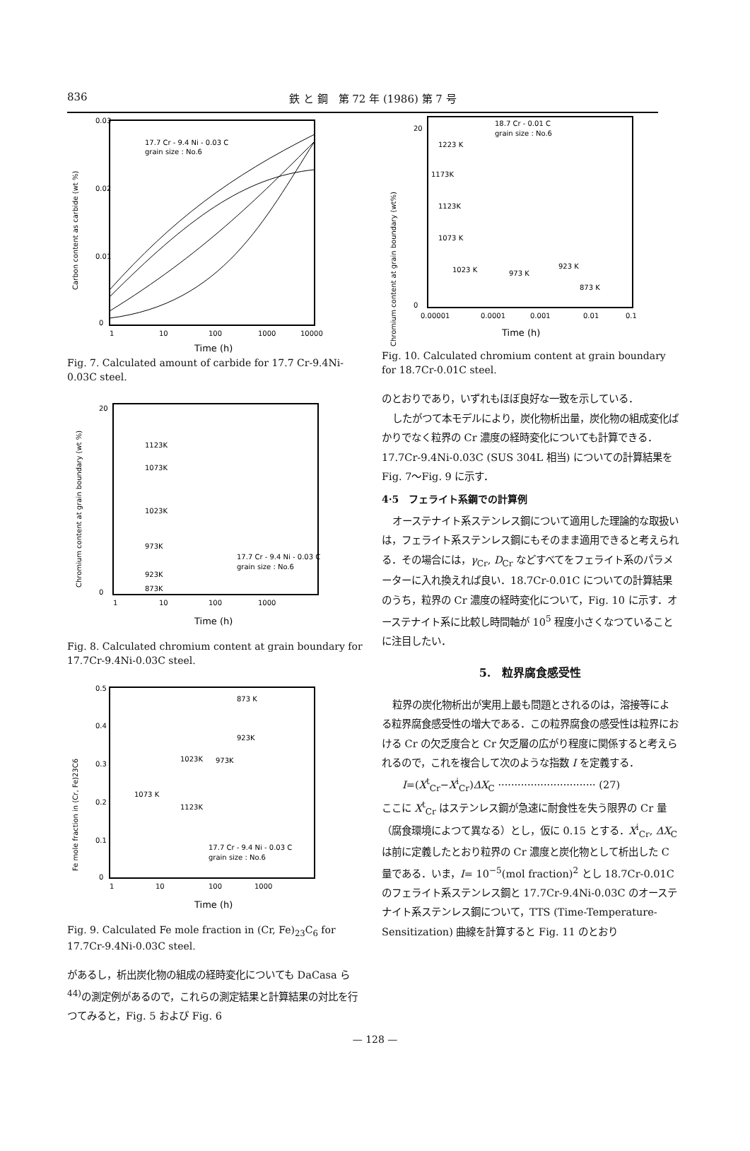836 鉄 と 鋼　第 72 年 (1986) 第 7 号
Carbon content as carbide (wt %)
0.03
0.02
0.01
0
1
10
100
1000
10000
17.7 Cr - 9.4 Ni - 0.03 C
grain size : No.6
Time (h)
Fig. 7. Calculated amount of carbide for 17.7 Cr-9.4Ni-0.03C steel.
Chromium content at grain boundary (wt %)
20
0
1123K
1073K
1023K
973K
923K
873K
17.7 Cr - 9.4 Ni - 0.03 C
grain size : No.6
1
10
100
1000
Time (h)
Fig. 8. Calculated chromium content at grain boundary for 17.7Cr-9.4Ni-0.03C steel.
Fe mole fraction in (Cr, Fe)23C6
0.5
0.4
0.3
0.2
0.1
0
873 K
923K
973K
1023K
1073 K
1123K
17.7 Cr - 9.4 Ni - 0.03 C
grain size : No.6
1
10
100
1000
Time (h)
Fig. 9. Calculated Fe mole fraction in (Cr, Fe)<sub>23</sub>C<sub>6</sub> for 17.7Cr-9.4Ni-0.03C steel.
があるし，析出炭化物の組成の経時変化についても DaCasa ら<sup>44)</sup>の測定例があるので，これらの測定結果と計算結果の対比を行つてみると，Fig. 5 および Fig. 6
Chromium content at grain boundary (wt%)
20
0
18.7 Cr - 0.01 C
grain size : No.6
1223 K
1173K
1123K
1073 K
1023 K
973 K
923 K
873 K
0.00001
0.0001
0.001
0.01
0.1
Time (h)
Fig. 10. Calculated chromium content at grain boundary for 18.7Cr-0.01C steel.
のとおりであり，いずれもほぼ良好な一致を示している．
したがつて本モデルにより，炭化物析出量，炭化物の組成変化ばかりでなく粒界の Cr 濃度の経時変化についても計算できる．17.7Cr-9.4Ni-0.03C (SUS 304L 相当) についての計算結果を Fig. 7～Fig. 9 に示す．
4·5　フェライト系鋼での計算例
オーステナイト系ステンレス鋼について適用した理論的な取扱いは，フェライト系ステンレス鋼にもそのまま適用できると考えられる．その場合には，γ<sub>Cr</sub>, D<sub>Cr</sub> などすべてをフェライト系のパラメーターに入れ換えれば良い．18.7Cr-0.01C についての計算結果のうち，粒界の Cr 濃度の経時変化について，Fig. 10 に示す．オーステナイト系に比較し時間軸が 10<sup>5</sup> 程度小さくなつていることに注目したい．
5.　粒界腐食感受性
粒界の炭化物析出が実用上最も問題とされるのは，溶接等による粒界腐食感受性の増大である．この粒界腐食の感受性は粒界における Cr の欠乏度合と Cr 欠乏層の広がり程度に関係すると考えられるので，これを複合して次のような指数 I を定義する．
I=(X<sup>t</sup><sub>Cr</sub>−X<sup>i</sup><sub>Cr</sub>)ΔX<sub>C</sub> ······························ (27)
ここに X<sup>t</sup><sub>Cr</sub> はステンレス鋼が急速に耐食性を失う限界の Cr 量（腐食環境によつて異なる）とし，仮に 0.15 とする．X<sup>i</sup><sub>Cr</sub>, ΔX<sub>C</sub> は前に定義したとおり粒界の Cr 濃度と炭化物として析出した C 量である．いま，I= 10<sup>−5</sup>(mol fraction)<sup>2</sup> とし 18.7Cr-0.01C のフェライト系ステンレス鋼と 17.7Cr-9.4Ni-0.03C のオーステナイト系ステンレス鋼について，TTS (Time-Temperature-Sensitization) 曲線を計算すると Fig. 11 のとおり
— 128 —